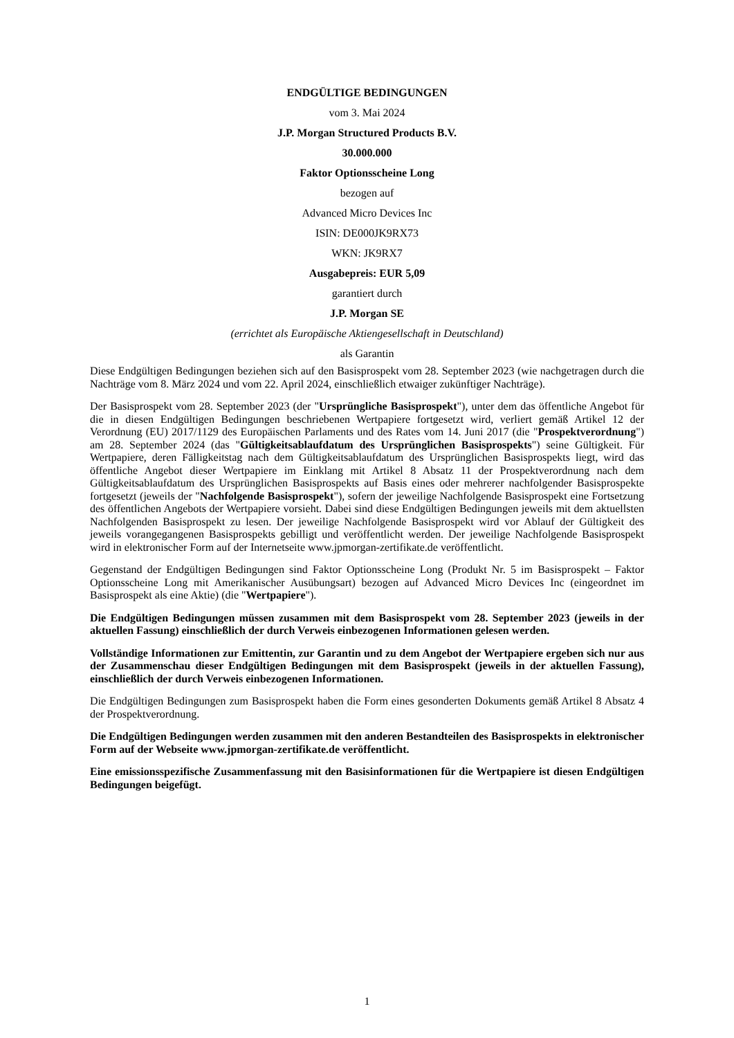ENDGÜLTIGE BEDINGUNGEN
vom 3. Mai 2024
J.P. Morgan Structured Products B.V.
30.000.000
Faktor Optionsscheine Long
bezogen auf
Advanced Micro Devices Inc
ISIN: DE000JK9RX73
WKN: JK9RX7
Ausgabepreis: EUR 5,09
garantiert durch
J.P. Morgan SE
(errichtet als Europäische Aktiengesellschaft in Deutschland)
als Garantin
Diese Endgültigen Bedingungen beziehen sich auf den Basisprospekt vom 28. September 2023 (wie nachgetragen durch die Nachträge vom 8. März 2024 und vom 22. April 2024, einschließlich etwaiger zukünftiger Nachträge).
Der Basisprospekt vom 28. September 2023 (der "Ursprüngliche Basisprospekt"), unter dem das öffentliche Angebot für die in diesen Endgültigen Bedingungen beschriebenen Wertpapiere fortgesetzt wird, verliert gemäß Artikel 12 der Verordnung (EU) 2017/1129 des Europäischen Parlaments und des Rates vom 14. Juni 2017 (die "Prospektverordnung") am 28. September 2024 (das "Gültigkeitsablaufdatum des Ursprünglichen Basisprospekts") seine Gültigkeit. Für Wertpapiere, deren Fälligkeitstag nach dem Gültigkeitsablaufdatum des Ursprünglichen Basisprospekts liegt, wird das öffentliche Angebot dieser Wertpapiere im Einklang mit Artikel 8 Absatz 11 der Prospektverordnung nach dem Gültigkeitsablaufdatum des Ursprünglichen Basisprospekts auf Basis eines oder mehrerer nachfolgender Basisprospekte fortgesetzt (jeweils der "Nachfolgende Basisprospekt"), sofern der jeweilige Nachfolgende Basisprospekt eine Fortsetzung des öffentlichen Angebots der Wertpapiere vorsieht. Dabei sind diese Endgültigen Bedingungen jeweils mit dem aktuellsten Nachfolgenden Basisprospekt zu lesen. Der jeweilige Nachfolgende Basisprospekt wird vor Ablauf der Gültigkeit des jeweils vorangegangenen Basisprospekts gebilligt und veröffentlicht werden. Der jeweilige Nachfolgende Basisprospekt wird in elektronischer Form auf der Internetseite www.jpmorgan-zertifikate.de veröffentlicht.
Gegenstand der Endgültigen Bedingungen sind Faktor Optionsscheine Long (Produkt Nr. 5 im Basisprospekt – Faktor Optionsscheine Long mit Amerikanischer Ausübungsart) bezogen auf Advanced Micro Devices Inc (eingeordnet im Basisprospekt als eine Aktie) (die "Wertpapiere").
Die Endgültigen Bedingungen müssen zusammen mit dem Basisprospekt vom 28. September 2023 (jeweils in der aktuellen Fassung) einschließlich der durch Verweis einbezogenen Informationen gelesen werden.
Vollständige Informationen zur Emittentin, zur Garantin und zu dem Angebot der Wertpapiere ergeben sich nur aus der Zusammenschau dieser Endgültigen Bedingungen mit dem Basisprospekt (jeweils in der aktuellen Fassung), einschließlich der durch Verweis einbezogenen Informationen.
Die Endgültigen Bedingungen zum Basisprospekt haben die Form eines gesonderten Dokuments gemäß Artikel 8 Absatz 4 der Prospektverordnung.
Die Endgültigen Bedingungen werden zusammen mit den anderen Bestandteilen des Basisprospekts in elektronischer Form auf der Webseite www.jpmorgan-zertifikate.de veröffentlicht.
Eine emissionsspezifische Zusammenfassung mit den Basisinformationen für die Wertpapiere ist diesen Endgültigen Bedingungen beigefügt.
1